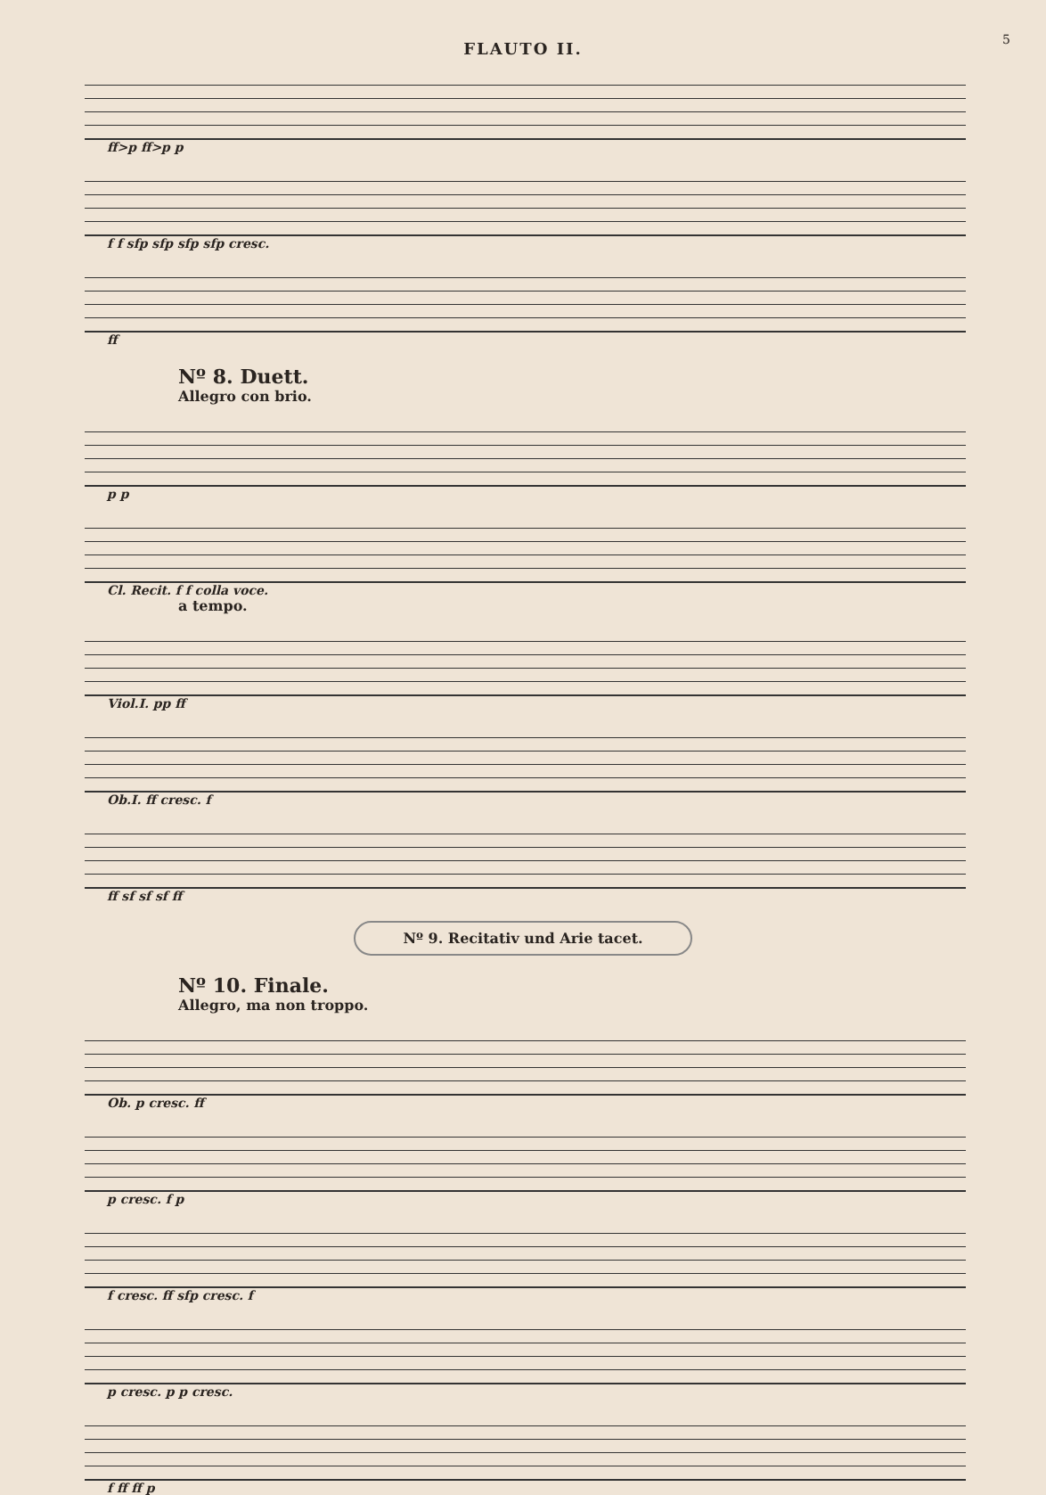5
FLAUTO II.
ff>p ff>p p
f f sfp sfp sfp sfp cresc.
ff
Nº 8. Duett.
Allegro con brio.
p p
Cl. Recit. f f colla voce.
a tempo.
Viol.I. pp ff
Ob.I. ff cresc. f
ff sf sf sf ff
Nº 9. Recitativ und Arie tacet.
Nº 10. Finale.
Allegro, ma non troppo.
Ob. p cresc. ff
p cresc. f p
f cresc. ff sfp cresc. f
p cresc. p p cresc.
f ff ff p